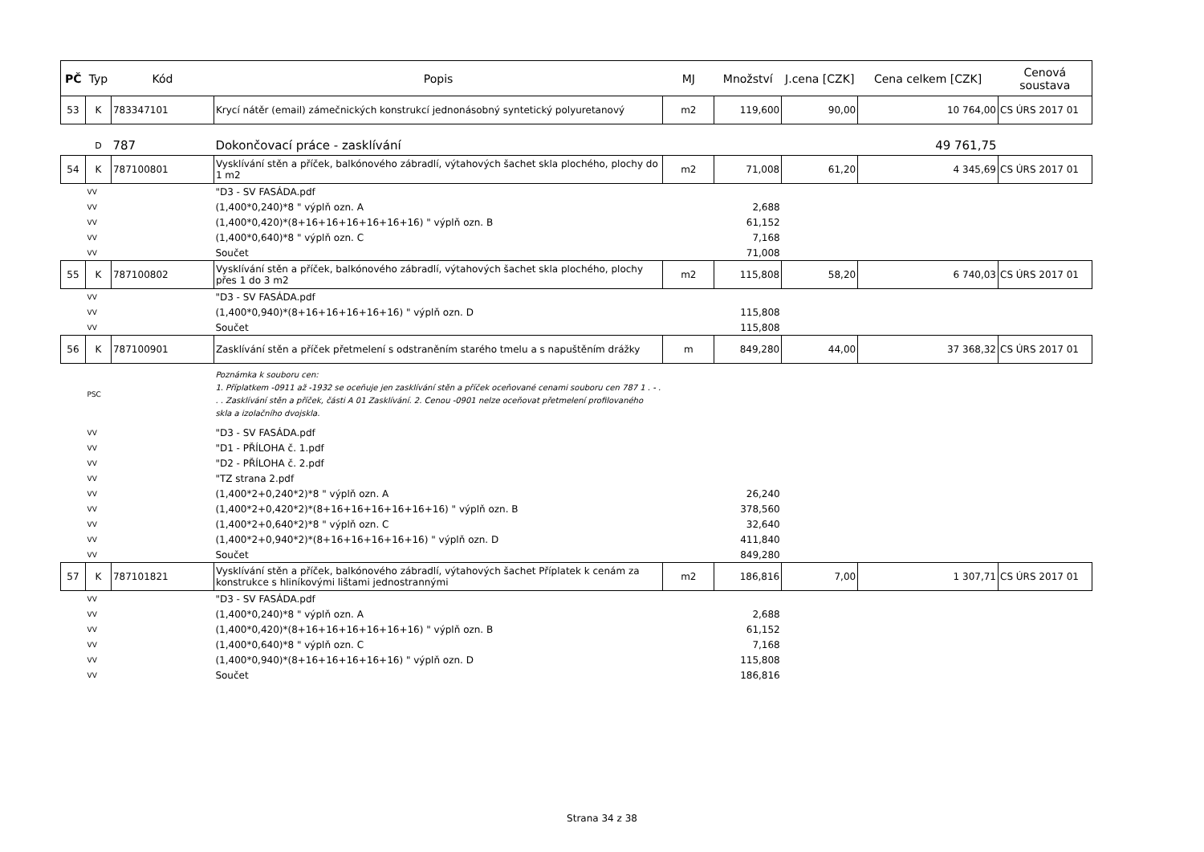| PČ | Typ | Kód | Popis | MJ | Množství | J.cena [CZK] | Cena celkem [CZK] | Cenová soustava |
| --- | --- | --- | --- | --- | --- | --- | --- | --- |
| 53 | K | 783347101 | Krycí nátěr (email) zámečnických konstrukcí jednonásobný syntetický polyuretanový | m2 | 119,600 | 90,00 | 10 764,00 | CS ÚRS 2017 01 |
| | D | 787 | Dokončovací práce - zasklívání | | | | 49 761,75 | |
| 54 | K | 787100801 | Vysklívání stěn a příček, balkónového zábradlí, výtahových šachet skla plochého, plochy do 1 m2 | m2 | 71,008 | 61,20 | 4 345,69 | CS ÚRS 2017 01 |
| | VV | | "D3 - SV FASÁDA.pdf | | | | | |
| | VV | | (1,400*0,240)*8 " výplň ozn. A | | 2,688 | | | |
| | VV | | (1,400*0,420)*(8+16+16+16+16+16+16) " výplň ozn. B | | 61,152 | | | |
| | VV | | (1,400*0,640)*8 " výplň ozn. C | | 7,168 | | | |
| | VV | | Součet | | 71,008 | | | |
| 55 | K | 787100802 | Vysklívání stěn a příček, balkónového zábradlí, výtahových šachet skla plochého, plochy přes 1 do 3 m2 | m2 | 115,808 | 58,20 | 6 740,03 | CS ÚRS 2017 01 |
| | VV | | "D3 - SV FASÁDA.pdf | | | | | |
| | VV | | (1,400*0,940)*(8+16+16+16+16+16) " výplň ozn. D | | 115,808 | | | |
| | VV | | Součet | | 115,808 | | | |
| 56 | K | 787100901 | Zasklívání stěn a příček přetmelení s odstraněním starého tmelu a s napuštěním drážky | m | 849,280 | 44,00 | 37 368,32 | CS ÚRS 2017 01 |
| | PSC | | Poznámka k souboru cen: 1. Příplatkem -0911 až -1932 se oceňuje jen zasklívání stěn a příček oceňované cenami souboru cen 787 1 . - . . . Zasklívání stěn a příček, části A 01 Zasklívání. 2. Cenou -0901 nelze oceňovat přetmelení profilovaného skla a izolačního dvojskla. | | | | | |
| | VV | | "D3 - SV FASÁDA.pdf | | | | | |
| | VV | | "D1 - PŘÍLOHA č. 1.pdf | | | | | |
| | VV | | "D2 - PŘÍLOHA č. 2.pdf | | | | | |
| | VV | | "TZ strana 2.pdf | | | | | |
| | VV | | (1,400*2+0,240*2)*8 " výplň ozn. A | | 26,240 | | | |
| | VV | | (1,400*2+0,420*2)*(8+16+16+16+16+16+16) " výplň ozn. B | | 378,560 | | | |
| | VV | | (1,400*2+0,640*2)*8 " výplň ozn. C | | 32,640 | | | |
| | VV | | (1,400*2+0,940*2)*(8+16+16+16+16+16) " výplň ozn. D | | 411,840 | | | |
| | VV | | Součet | | 849,280 | | | |
| 57 | K | 787101821 | Vysklívání stěn a příček, balkónového zábradlí, výtahových šachet Příplatek k cenám za konstrukce s hliníkovými lištami jednostrannými | m2 | 186,816 | 7,00 | 1 307,71 | CS ÚRS 2017 01 |
| | VV | | "D3 - SV FASÁDA.pdf | | | | | |
| | VV | | (1,400*0,240)*8 " výplň ozn. A | | 2,688 | | | |
| | VV | | (1,400*0,420)*(8+16+16+16+16+16+16) " výplň ozn. B | | 61,152 | | | |
| | VV | | (1,400*0,640)*8 " výplň ozn. C | | 7,168 | | | |
| | VV | | (1,400*0,940)*(8+16+16+16+16+16) " výplň ozn. D | | 115,808 | | | |
| | VV | | Součet | | 186,816 | | | |
Strana 34 z 38